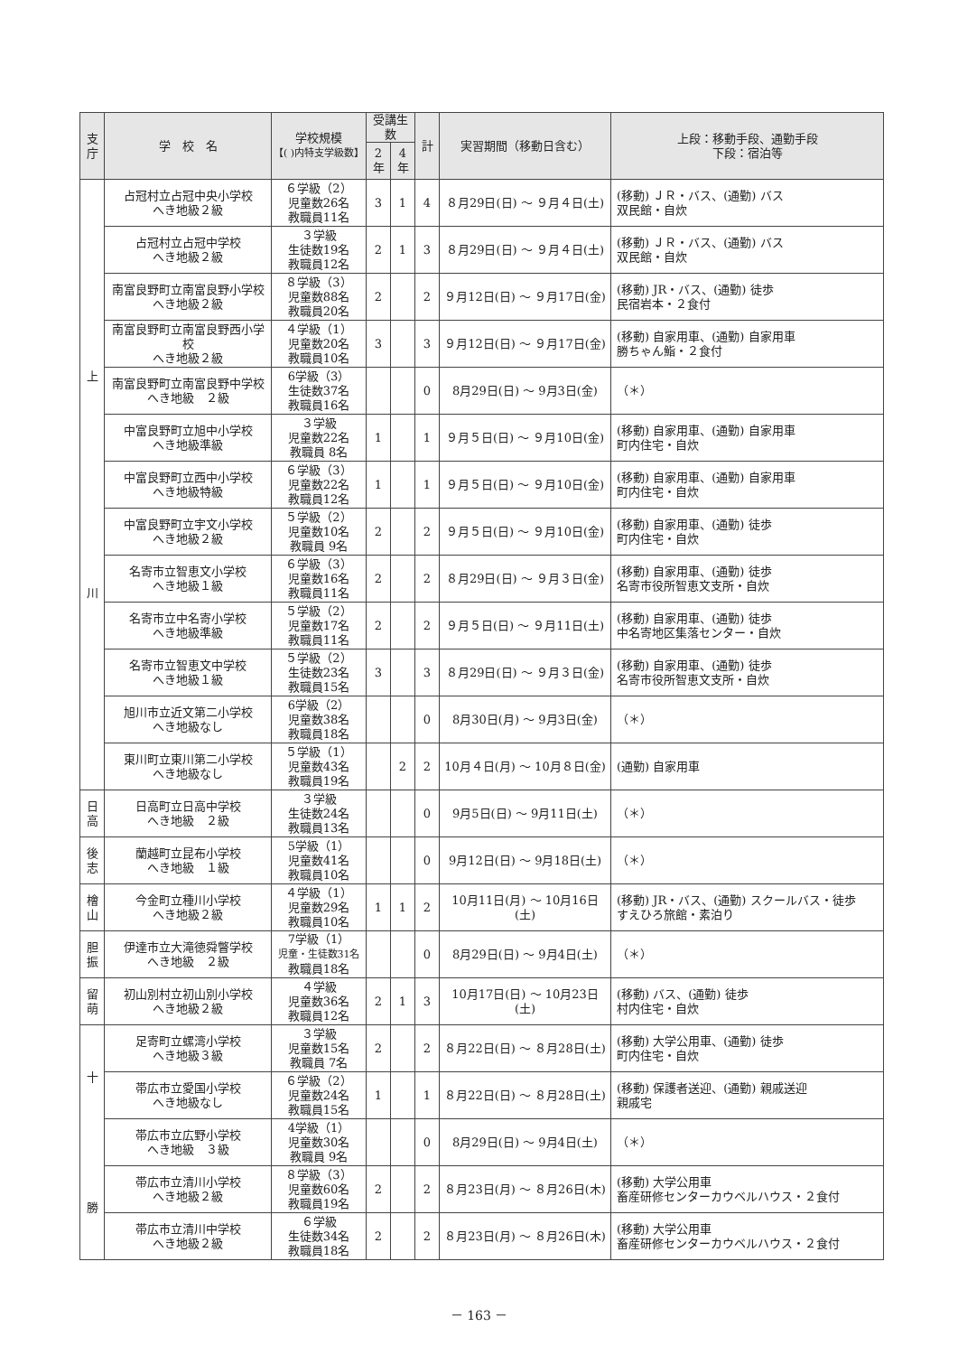| 支 庁 | 学 校 名 | 学校規模 【( )内特支学級数】 | 受講生数 | | 計 | 実習期間（移動日含む） | 上段：移動手段、通勤手段 下段：宿泊等 |
| --- | --- | --- | --- | --- | --- | --- | --- |
| | | | 2 年 | 4 年 | | | |
| 上 川 | 占冠村立占冠中央小学校 へき地級２級 | ６学級（2） 児童数26名 教職員11名 | 3 | 1 | 4 | ８月29日(日) ～ ９月４日(土) | (移動) ＪＲ・バス、(通勤) バス 双民館・自炊 |
| | 占冠村立占冠中学校 へき地級２級 | ３学級 生徒数19名 教職員12名 | 2 | 1 | 3 | ８月29日(日) ～ ９月４日(土) | (移動) ＪＲ・バス、(通勤) バス 双民館・自炊 |
| | 南富良野町立南富良野小学校 へき地級２級 | ８学級（3） 児童数88名 教職員20名 | 2 | | 2 | ９月12日(日) ～ ９月17日(金) | (移動) JR・バス、(通勤) 徒歩 民宿岩本・２食付 |
| | 南富良野町立南富良野西小学校 へき地級２級 | ４学級（1） 児童数20名 教職員10名 | 3 | | 3 | ９月12日(日) ～ ９月17日(金) | (移動) 自家用車、(通勤) 自家用車 勝ちゃん鮨・２食付 |
| | 南富良野町立南富良野中学校 へき地級 ２級 | 6学級（3） 生徒数37名 教職員16名 | | | 0 | 8月29日(日) ～ 9月3日(金) | （＊） |
| | 中富良野町立旭中小学校 へき地級準級 | ３学級 児童数22名 教職員 8名 | 1 | | 1 | ９月５日(日) ～ ９月10日(金) | (移動) 自家用車、(通勤) 自家用車 町内住宅・自炊 |
| | 中富良野町立西中小学校 へき地級特級 | ６学級（3） 児童数22名 教職員12名 | 1 | | 1 | ９月５日(日) ～ ９月10日(金) | (移動) 自家用車、(通勤) 自家用車 町内住宅・自炊 |
| | 中富良野町立宇文小学校 へき地級２級 | ５学級（2） 児童数10名 教職員 9名 | 2 | | 2 | ９月５日(日) ～ ９月10日(金) | (移動) 自家用車、(通勤) 徒歩 町内住宅・自炊 |
| | 名寄市立智恵文小学校 へき地級１級 | ６学級（3） 児童数16名 教職員11名 | 2 | | 2 | ８月29日(日) ～ ９月３日(金) | (移動) 自家用車、(通勤) 徒歩 名寄市役所智恵文支所・自炊 |
| | 名寄市立中名寄小学校 へき地級準級 | ５学級（2） 児童数17名 教職員11名 | 2 | | 2 | ９月５日(日) ～ ９月11日(土) | (移動) 自家用車、(通勤) 徒歩 中名寄地区集落センター・自炊 |
| | 名寄市立智恵文中学校 へき地級１級 | ５学級（2） 生徒数23名 教職員15名 | 3 | | 3 | ８月29日(日) ～ ９月３日(金) | (移動) 自家用車、(通勤) 徒歩 名寄市役所智恵文支所・自炊 |
| | 旭川市立近文第二小学校 へき地級なし | 6学級（2） 児童数38名 教職員18名 | | | 0 | 8月30日(月) ～ 9月3日(金) | （＊） |
| | 東川町立東川第二小学校 へき地級なし | ５学級（1） 児童数43名 教職員19名 | | 2 | 2 | 10月４日(月) ～ 10月８日(金) | (通勤) 自家用車 |
| 日 高 | 日高町立日高中学校 へき地級 ２級 | ３学級 生徒数24名 教職員13名 | | | 0 | 9月5日(日) ～ 9月11日(土) | （＊） |
| 後 志 | 蘭越町立昆布小学校 へき地級 １級 | 5学級（1） 児童数41名 教職員10名 | | | 0 | 9月12日(日) ～ 9月18日(土) | （＊） |
| 檜 山 | 今金町立種川小学校 へき地級２級 | ４学級（1） 児童数29名 教職員10名 | 1 | 1 | 2 | 10月11日(月) ～ 10月16日(土) | (移動) JR・バス、(通勤) スクールバス・徒歩 すえひろ旅館・素泊り |
| 胆 振 | 伊達市立大滝徳舜瞥学校 へき地級 ２級 | 7学級（1） 児童・生徒数31名 教職員18名 | | | 0 | 8月29日(日) ～ 9月4日(土) | （＊） |
| 留 萌 | 初山別村立初山別小学校 へき地級２級 | ４学級 児童数36名 教職員12名 | 2 | 1 | 3 | 10月17日(日) ～ 10月23日(土) | (移動) バス、(通勤) 徒歩 村内住宅・自炊 |
| 十 勝 | 足寄町立螺湾小学校 へき地級３級 | ３学級 児童数15名 教職員 7名 | 2 | | 2 | ８月22日(日) ～ ８月28日(土) | (移動) 大学公用車、(通勤) 徒歩 町内住宅・自炊 |
| | 帯広市立愛国小学校 へき地級なし | ６学級（2） 児童数24名 教職員15名 | 1 | | 1 | ８月22日(日) ～ ８月28日(土) | (移動) 保護者送迎、(通勤) 親戚送迎 親戚宅 |
| | 帯広市立広野小学校 へき地級 ３級 | 4学級（1） 児童数30名 教職員 9名 | | | 0 | 8月29日(日) ～ 9月4日(土) | （＊） |
| | 帯広市立清川小学校 へき地級２級 | ８学級（3） 児童数60名 教職員19名 | 2 | | 2 | ８月23日(月) ～ ８月26日(木) | (移動) 大学公用車 畜産研修センターカウベルハウス・２食付 |
| | 帯広市立清川中学校 へき地級２級 | ６学級 生徒数34名 教職員18名 | 2 | | 2 | ８月23日(月) ～ ８月26日(木) | (移動) 大学公用車 畜産研修センターカウベルハウス・２食付 |
－ 163 －